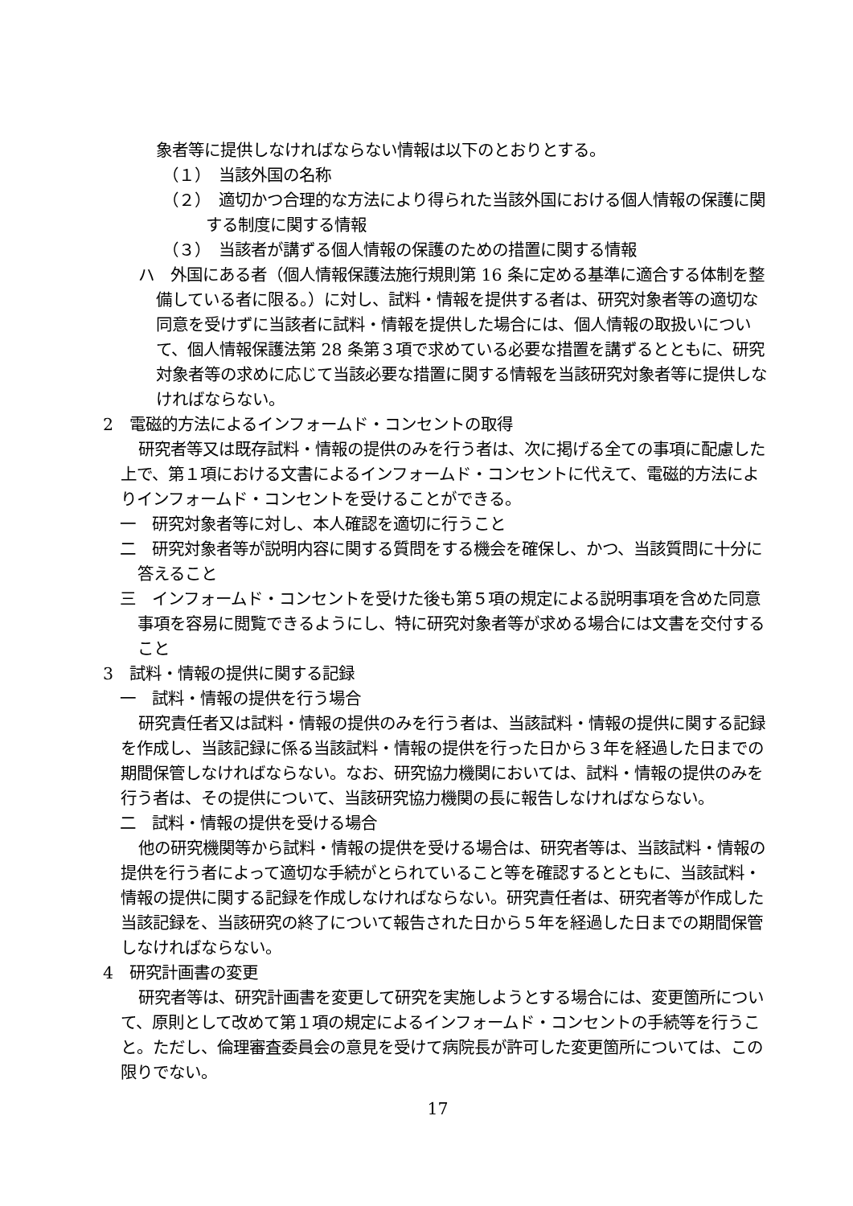象者等に提供しなければならない情報は以下のとおりとする。
（１）　当該外国の名称
（２）　適切かつ合理的な方法により得られた当該外国における個人情報の保護に関する制度に関する情報
（３）　当該者が講ずる個人情報の保護のための措置に関する情報
ハ　外国にある者（個人情報保護法施行規則第 16 条に定める基準に適合する体制を整備している者に限る。）に対し、試料・情報を提供する者は、研究対象者等の適切な同意を受けずに当該者に試料・情報を提供した場合には、個人情報の取扱いについて、個人情報保護法第 28 条第３項で求めている必要な措置を講ずるとともに、研究対象者等の求めに応じて当該必要な措置に関する情報を当該研究対象者等に提供しなければならない。
2　電磁的方法によるインフォームド・コンセントの取得
研究者等又は既存試料・情報の提供のみを行う者は、次に掲げる全ての事項に配慮した上で、第１項における文書によるインフォームド・コンセントに代えて、電磁的方法によりインフォームド・コンセントを受けることができる。
一　研究対象者等に対し、本人確認を適切に行うこと
二　研究対象者等が説明内容に関する質問をする機会を確保し、かつ、当該質問に十分に答えること
三　インフォームド・コンセントを受けた後も第５項の規定による説明事項を含めた同意事項を容易に閲覧できるようにし、特に研究対象者等が求める場合には文書を交付すること
3　試料・情報の提供に関する記録
一　試料・情報の提供を行う場合
研究責任者又は試料・情報の提供のみを行う者は、当該試料・情報の提供に関する記録を作成し、当該記録に係る当該試料・情報の提供を行った日から３年を経過した日までの期間保管しなければならない。なお、研究協力機関においては、試料・情報の提供のみを行う者は、その提供について、当該研究協力機関の長に報告しなければならない。
二　試料・情報の提供を受ける場合
他の研究機関等から試料・情報の提供を受ける場合は、研究者等は、当該試料・情報の提供を行う者によって適切な手続がとられていること等を確認するとともに、当該試料・情報の提供に関する記録を作成しなければならない。研究責任者は、研究者等が作成した当該記録を、当該研究の終了について報告された日から５年を経過した日までの期間保管しなければならない。
4　研究計画書の変更
研究者等は、研究計画書を変更して研究を実施しようとする場合には、変更箇所について、原則として改めて第１項の規定によるインフォームド・コンセントの手続等を行うこと。ただし、倫理審査委員会の意見を受けて病院長が許可した変更箇所については、この限りでない。
17